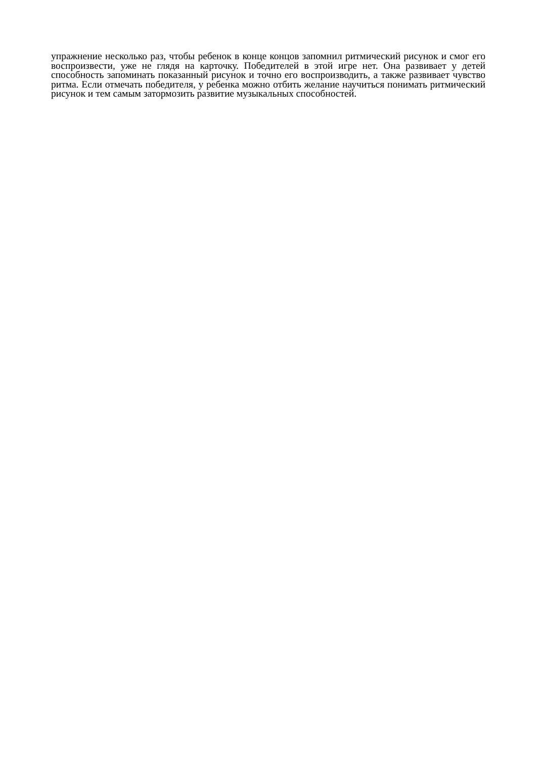упражнение несколько раз, чтобы ребенок в конце концов запомнил ритмический рисунок и смог его воспроизвести, уже не глядя на карточку. Победителей в этой игре нет. Она развивает у детей способность запоминать показанный рисунок и точно его воспроизводить, а также развивает чувство ритма. Если отмечать победителя, у ребенка можно отбить желание научиться понимать ритмический рисунок и тем самым затормозить развитие музыкальных способностей.